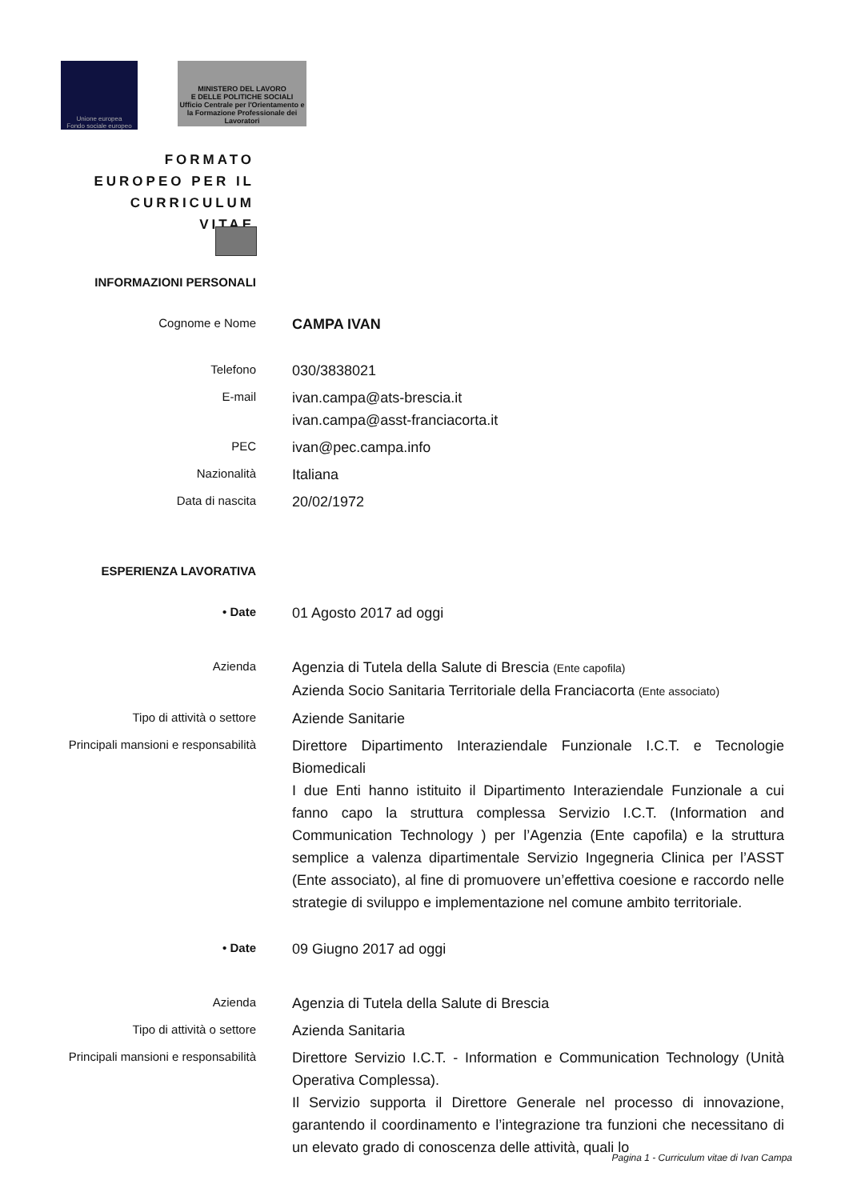Unione europea
Fondo sociale europeo
MINISTERO DEL LAVORO
E DELLE POLITICHE SOCIALI
Ufficio Centrale per l'Orientamento e la Formazione Professionale dei Lavoratori
FORMATO EUROPEO PER IL CURRICULUM VITAE
INFORMAZIONI PERSONALI
Cognome e Nome
CAMPA IVAN
Telefono
030/3838021
E-mail
ivan.campa@ats-brescia.it
ivan.campa@asst-franciacorta.it
PEC
ivan@pec.campa.info
Nazionalità
Italiana
Data di nascita
20/02/1972
ESPERIENZA LAVORATIVA
• Date
01 Agosto 2017 ad oggi
Azienda
Agenzia di Tutela della Salute di Brescia (Ente capofila)
Azienda Socio Sanitaria Territoriale della Franciacorta (Ente associato)
Tipo di attività o settore
Aziende Sanitarie
Principali mansioni e responsabilità
Direttore Dipartimento Interaziendale Funzionale I.C.T. e Tecnologie Biomedicali
I due Enti hanno istituito il Dipartimento Interaziendale Funzionale a cui fanno capo la struttura complessa Servizio I.C.T. (Information and Communication Technology ) per l’Agenzia (Ente capofila) e la struttura semplice a valenza dipartimentale Servizio Ingegneria Clinica per l’ASST (Ente associato), al fine di promuovere un’effettiva coesione e raccordo nelle strategie di sviluppo e implementazione nel comune ambito territoriale.
• Date
09 Giugno 2017 ad oggi
Azienda
Agenzia di Tutela della Salute di Brescia
Tipo di attività o settore
Azienda Sanitaria
Principali mansioni e responsabilità
Direttore Servizio I.C.T. - Information e Communication Technology (Unità Operativa Complessa).
Il Servizio supporta il Direttore Generale nel processo di innovazione, garantendo il coordinamento e l’integrazione tra funzioni che necessitano di un elevato grado di conoscenza delle attività, quali lo
Pagina 1 - Curriculum vitae di Ivan Campa